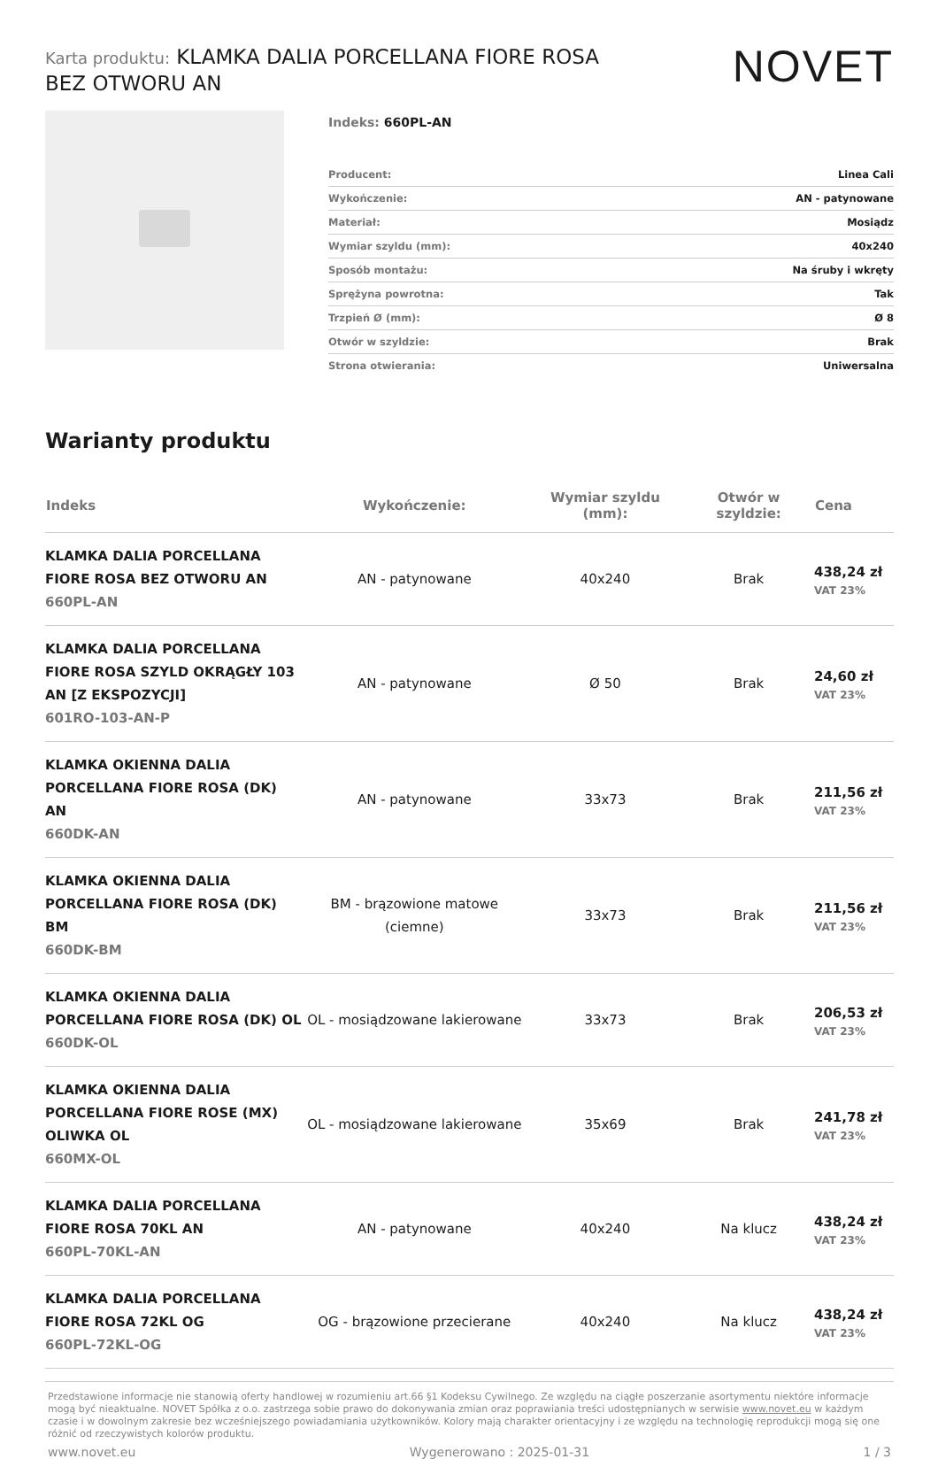Karta produktu: KLAMKA DALIA PORCELLANA FIORE ROSA BEZ OTWORU AN
NOVET
Indeks: 660PL-AN
| Producent: | Linea Cali |
| Wykończenie: | AN - patynowane |
| Materiał: | Mosiądz |
| Wymiar szyldu (mm): | 40x240 |
| Sposób montażu: | Na śruby i wkręty |
| Sprężyna powrotna: | Tak |
| Trzpień Ø (mm): | Ø 8 |
| Otwór w szyldzie: | Brak |
| Strona otwierania: | Uniwersalna |
Warianty produktu
| Indeks | Wykończenie: | Wymiar szyldu (mm): | Otwór w szyldzie: | Cena |
| --- | --- | --- | --- | --- |
| KLAMKA DALIA PORCELLANA FIORE ROSA BEZ OTWORU AN 660PL-AN | AN - patynowane | 40x240 | Brak | 438,24 zł VAT 23% |
| KLAMKA DALIA PORCELLANA FIORE ROSA SZYLD OKRĄGŁY 103 AN [Z EKSPOZYCJI] 601RO-103-AN-P | AN - patynowane | Ø 50 | Brak | 24,60 zł VAT 23% |
| KLAMKA OKIENNA DALIA PORCELLANA FIORE ROSA (DK) AN 660DK-AN | AN - patynowane | 33x73 | Brak | 211,56 zł VAT 23% |
| KLAMKA OKIENNA DALIA PORCELLANA FIORE ROSA (DK) BM 660DK-BM | BM - brązowione matowe (ciemne) | 33x73 | Brak | 211,56 zł VAT 23% |
| KLAMKA OKIENNA DALIA PORCELLANA FIORE ROSA (DK) OL 660DK-OL | OL - mosiądzowane lakierowane | 33x73 | Brak | 206,53 zł VAT 23% |
| KLAMKA OKIENNA DALIA PORCELLANA FIORE ROSE (MX) OLIWKA OL 660MX-OL | OL - mosiądzowane lakierowane | 35x69 | Brak | 241,78 zł VAT 23% |
| KLAMKA DALIA PORCELLANA FIORE ROSA 70KL AN 660PL-70KL-AN | AN - patynowane | 40x240 | Na klucz | 438,24 zł VAT 23% |
| KLAMKA DALIA PORCELLANA FIORE ROSA 72KL OG 660PL-72KL-OG | OG - brązowione przecierane | 40x240 | Na klucz | 438,24 zł VAT 23% |
Przedstawione informacje nie stanowią oferty handlowej w rozumieniu art.66 §1 Kodeksu Cywilnego. Ze względu na ciągłe poszerzanie asortymentu niektóre informacje mogą być nieaktualne. NOVET Spółka z o.o. zastrzega sobie prawo do dokonywania zmian oraz poprawiania treści udostępnianych w serwisie www.novet.eu w każdym czasie i w dowolnym zakresie bez wcześniejszego powiadamiania użytkowników. Kolory mają charakter orientacyjny i ze względu na technologię reprodukcji mogą się one różnić od rzeczywistych kolorów produktu.
www.novet.eu Wygenerowano : 2025-01-31 1 / 3